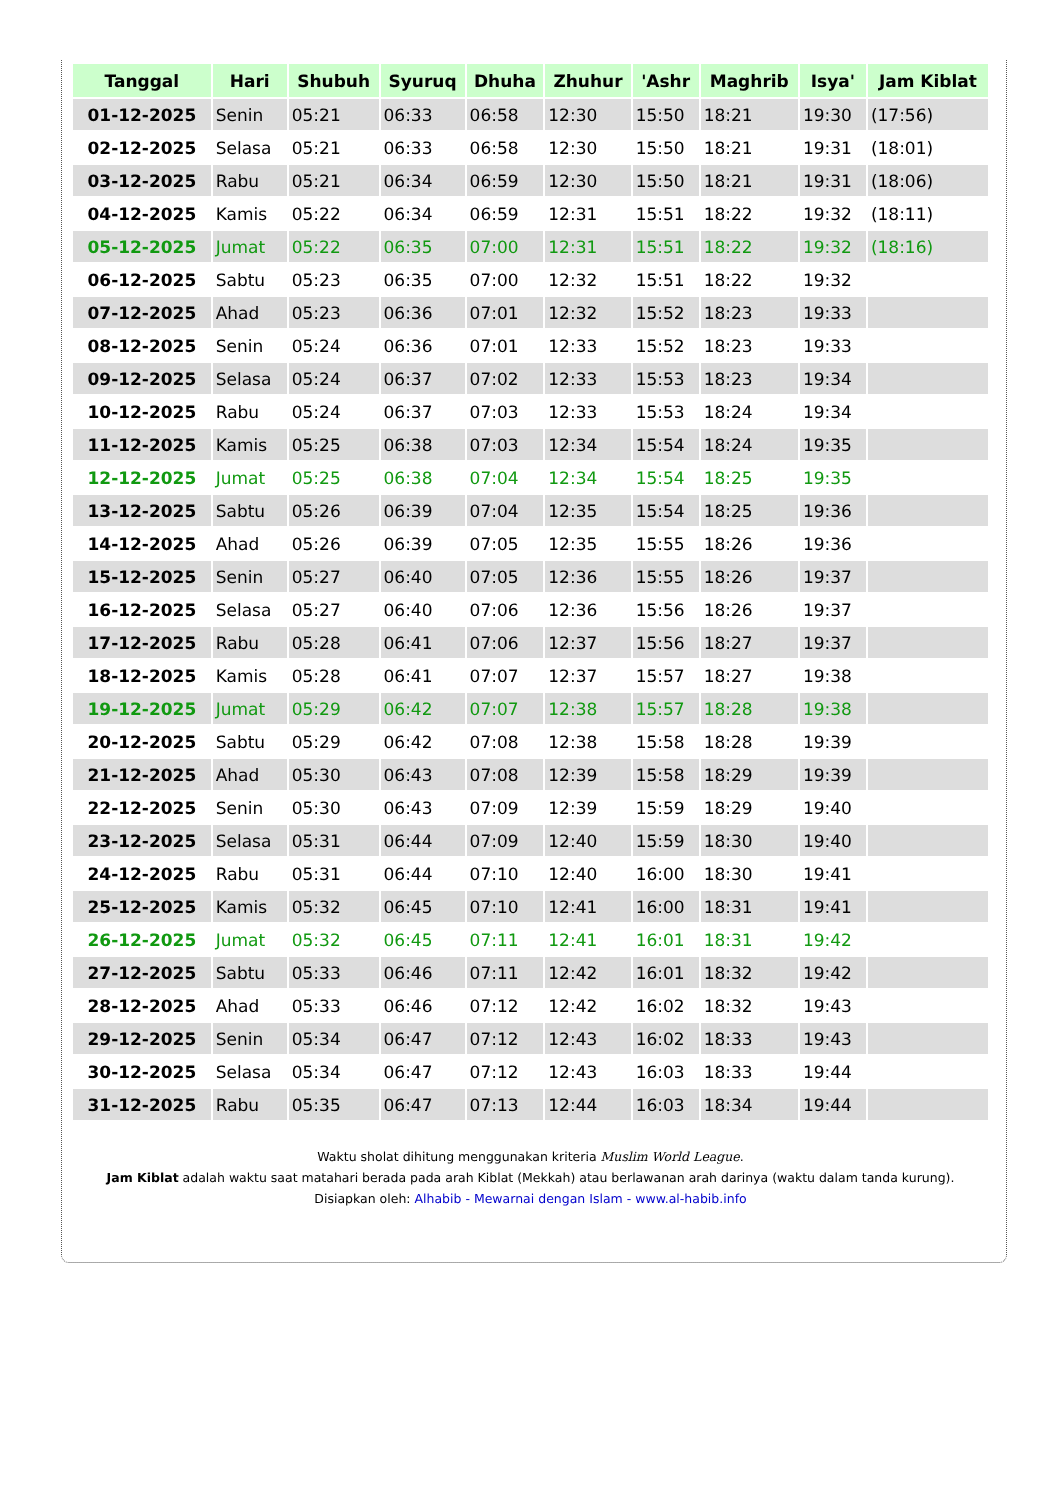| Tanggal | Hari | Shubuh | Syuruq | Dhuha | Zhuhur | 'Ashr | Maghrib | Isya' | Jam Kiblat |
| --- | --- | --- | --- | --- | --- | --- | --- | --- | --- |
| 01-12-2025 | Senin | 05:21 | 06:33 | 06:58 | 12:30 | 15:50 | 18:21 | 19:30 | (17:56) |
| 02-12-2025 | Selasa | 05:21 | 06:33 | 06:58 | 12:30 | 15:50 | 18:21 | 19:31 | (18:01) |
| 03-12-2025 | Rabu | 05:21 | 06:34 | 06:59 | 12:30 | 15:50 | 18:21 | 19:31 | (18:06) |
| 04-12-2025 | Kamis | 05:22 | 06:34 | 06:59 | 12:31 | 15:51 | 18:22 | 19:32 | (18:11) |
| 05-12-2025 | Jumat | 05:22 | 06:35 | 07:00 | 12:31 | 15:51 | 18:22 | 19:32 | (18:16) |
| 06-12-2025 | Sabtu | 05:23 | 06:35 | 07:00 | 12:32 | 15:51 | 18:22 | 19:32 | |
| 07-12-2025 | Ahad | 05:23 | 06:36 | 07:01 | 12:32 | 15:52 | 18:23 | 19:33 | |
| 08-12-2025 | Senin | 05:24 | 06:36 | 07:01 | 12:33 | 15:52 | 18:23 | 19:33 | |
| 09-12-2025 | Selasa | 05:24 | 06:37 | 07:02 | 12:33 | 15:53 | 18:23 | 19:34 | |
| 10-12-2025 | Rabu | 05:24 | 06:37 | 07:03 | 12:33 | 15:53 | 18:24 | 19:34 | |
| 11-12-2025 | Kamis | 05:25 | 06:38 | 07:03 | 12:34 | 15:54 | 18:24 | 19:35 | |
| 12-12-2025 | Jumat | 05:25 | 06:38 | 07:04 | 12:34 | 15:54 | 18:25 | 19:35 | |
| 13-12-2025 | Sabtu | 05:26 | 06:39 | 07:04 | 12:35 | 15:54 | 18:25 | 19:36 | |
| 14-12-2025 | Ahad | 05:26 | 06:39 | 07:05 | 12:35 | 15:55 | 18:26 | 19:36 | |
| 15-12-2025 | Senin | 05:27 | 06:40 | 07:05 | 12:36 | 15:55 | 18:26 | 19:37 | |
| 16-12-2025 | Selasa | 05:27 | 06:40 | 07:06 | 12:36 | 15:56 | 18:26 | 19:37 | |
| 17-12-2025 | Rabu | 05:28 | 06:41 | 07:06 | 12:37 | 15:56 | 18:27 | 19:37 | |
| 18-12-2025 | Kamis | 05:28 | 06:41 | 07:07 | 12:37 | 15:57 | 18:27 | 19:38 | |
| 19-12-2025 | Jumat | 05:29 | 06:42 | 07:07 | 12:38 | 15:57 | 18:28 | 19:38 | |
| 20-12-2025 | Sabtu | 05:29 | 06:42 | 07:08 | 12:38 | 15:58 | 18:28 | 19:39 | |
| 21-12-2025 | Ahad | 05:30 | 06:43 | 07:08 | 12:39 | 15:58 | 18:29 | 19:39 | |
| 22-12-2025 | Senin | 05:30 | 06:43 | 07:09 | 12:39 | 15:59 | 18:29 | 19:40 | |
| 23-12-2025 | Selasa | 05:31 | 06:44 | 07:09 | 12:40 | 15:59 | 18:30 | 19:40 | |
| 24-12-2025 | Rabu | 05:31 | 06:44 | 07:10 | 12:40 | 16:00 | 18:30 | 19:41 | |
| 25-12-2025 | Kamis | 05:32 | 06:45 | 07:10 | 12:41 | 16:00 | 18:31 | 19:41 | |
| 26-12-2025 | Jumat | 05:32 | 06:45 | 07:11 | 12:41 | 16:01 | 18:31 | 19:42 | |
| 27-12-2025 | Sabtu | 05:33 | 06:46 | 07:11 | 12:42 | 16:01 | 18:32 | 19:42 | |
| 28-12-2025 | Ahad | 05:33 | 06:46 | 07:12 | 12:42 | 16:02 | 18:32 | 19:43 | |
| 29-12-2025 | Senin | 05:34 | 06:47 | 07:12 | 12:43 | 16:02 | 18:33 | 19:43 | |
| 30-12-2025 | Selasa | 05:34 | 06:47 | 07:12 | 12:43 | 16:03 | 18:33 | 19:44 | |
| 31-12-2025 | Rabu | 05:35 | 06:47 | 07:13 | 12:44 | 16:03 | 18:34 | 19:44 | |
Waktu sholat dihitung menggunakan kriteria Muslim World League.
Jam Kiblat adalah waktu saat matahari berada pada arah Kiblat (Mekkah) atau berlawanan arah darinya (waktu dalam tanda kurung).
Disiapkan oleh: Alhabib - Mewarnai dengan Islam - www.al-habib.info